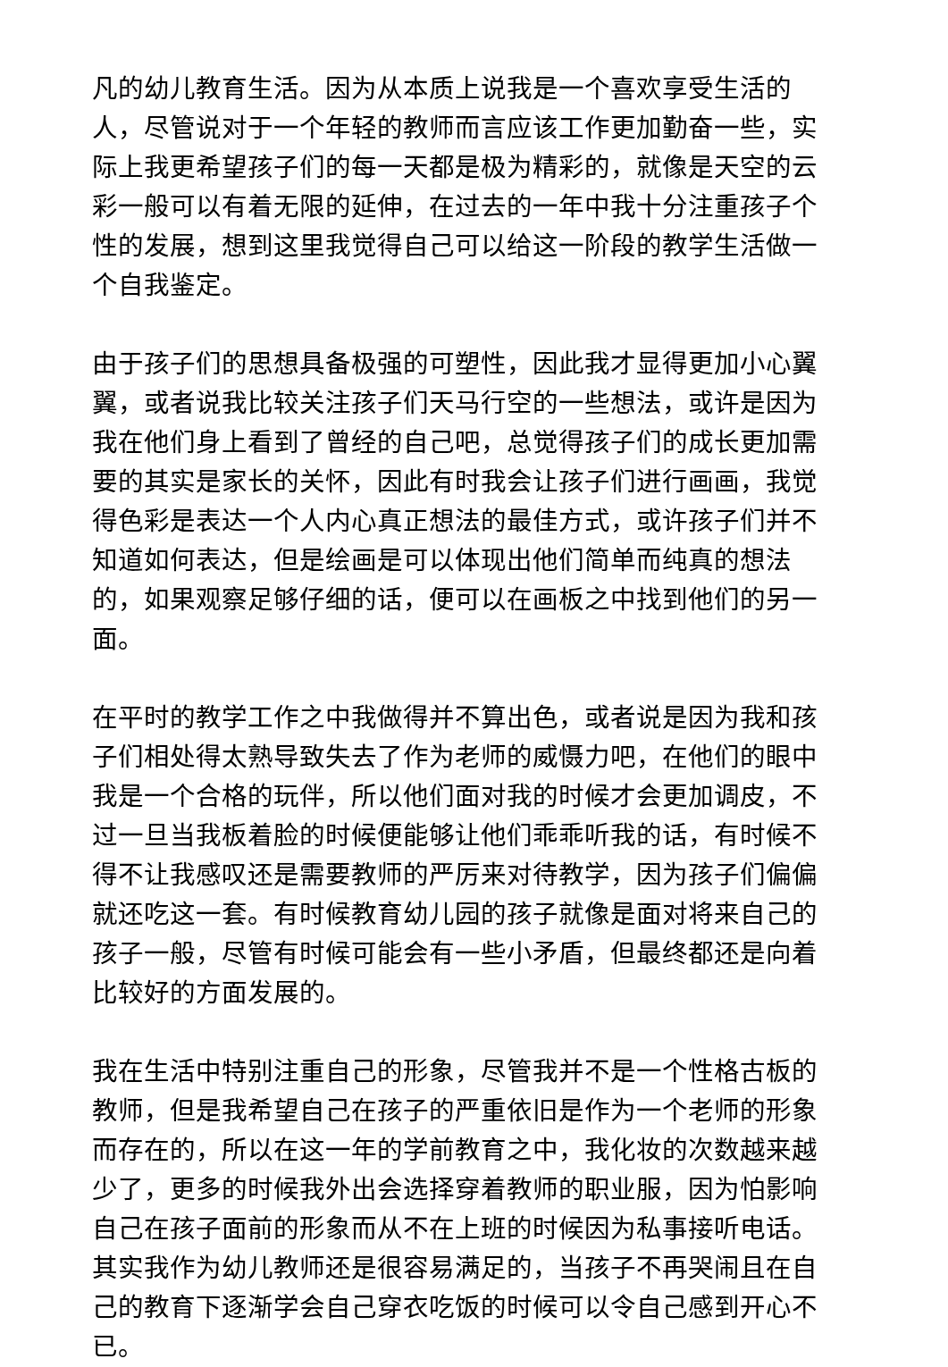凡的幼儿教育生活。因为从本质上说我是一个喜欢享受生活的人，尽管说对于一个年轻的教师而言应该工作更加勤奋一些，实际上我更希望孩子们的每一天都是极为精彩的，就像是天空的云彩一般可以有着无限的延伸，在过去的一年中我十分注重孩子个性的发展，想到这里我觉得自己可以给这一阶段的教学生活做一个自我鉴定。
由于孩子们的思想具备极强的可塑性，因此我才显得更加小心翼翼，或者说我比较关注孩子们天马行空的一些想法，或许是因为我在他们身上看到了曾经的自己吧，总觉得孩子们的成长更加需要的其实是家长的关怀，因此有时我会让孩子们进行画画，我觉得色彩是表达一个人内心真正想法的最佳方式，或许孩子们并不知道如何表达，但是绘画是可以体现出他们简单而纯真的想法的，如果观察足够仔细的话，便可以在画板之中找到他们的另一面。
在平时的教学工作之中我做得并不算出色，或者说是因为我和孩子们相处得太熟导致失去了作为老师的威慑力吧，在他们的眼中我是一个合格的玩伴，所以他们面对我的时候才会更加调皮，不过一旦当我板着脸的时候便能够让他们乖乖听我的话，有时候不得不让我感叹还是需要教师的严厉来对待教学，因为孩子们偏偏就还吃这一套。有时候教育幼儿园的孩子就像是面对将来自己的孩子一般，尽管有时候可能会有一些小矛盾，但最终都还是向着比较好的方面发展的。
我在生活中特别注重自己的形象，尽管我并不是一个性格古板的教师，但是我希望自己在孩子的严重依旧是作为一个老师的形象而存在的，所以在这一年的学前教育之中，我化妆的次数越来越少了，更多的时候我外出会选择穿着教师的职业服，因为怕影响自己在孩子面前的形象而从不在上班的时候因为私事接听电话。其实我作为幼儿教师还是很容易满足的，当孩子不再哭闹且在自己的教育下逐渐学会自己穿衣吃饭的时候可以令自己感到开心不已。